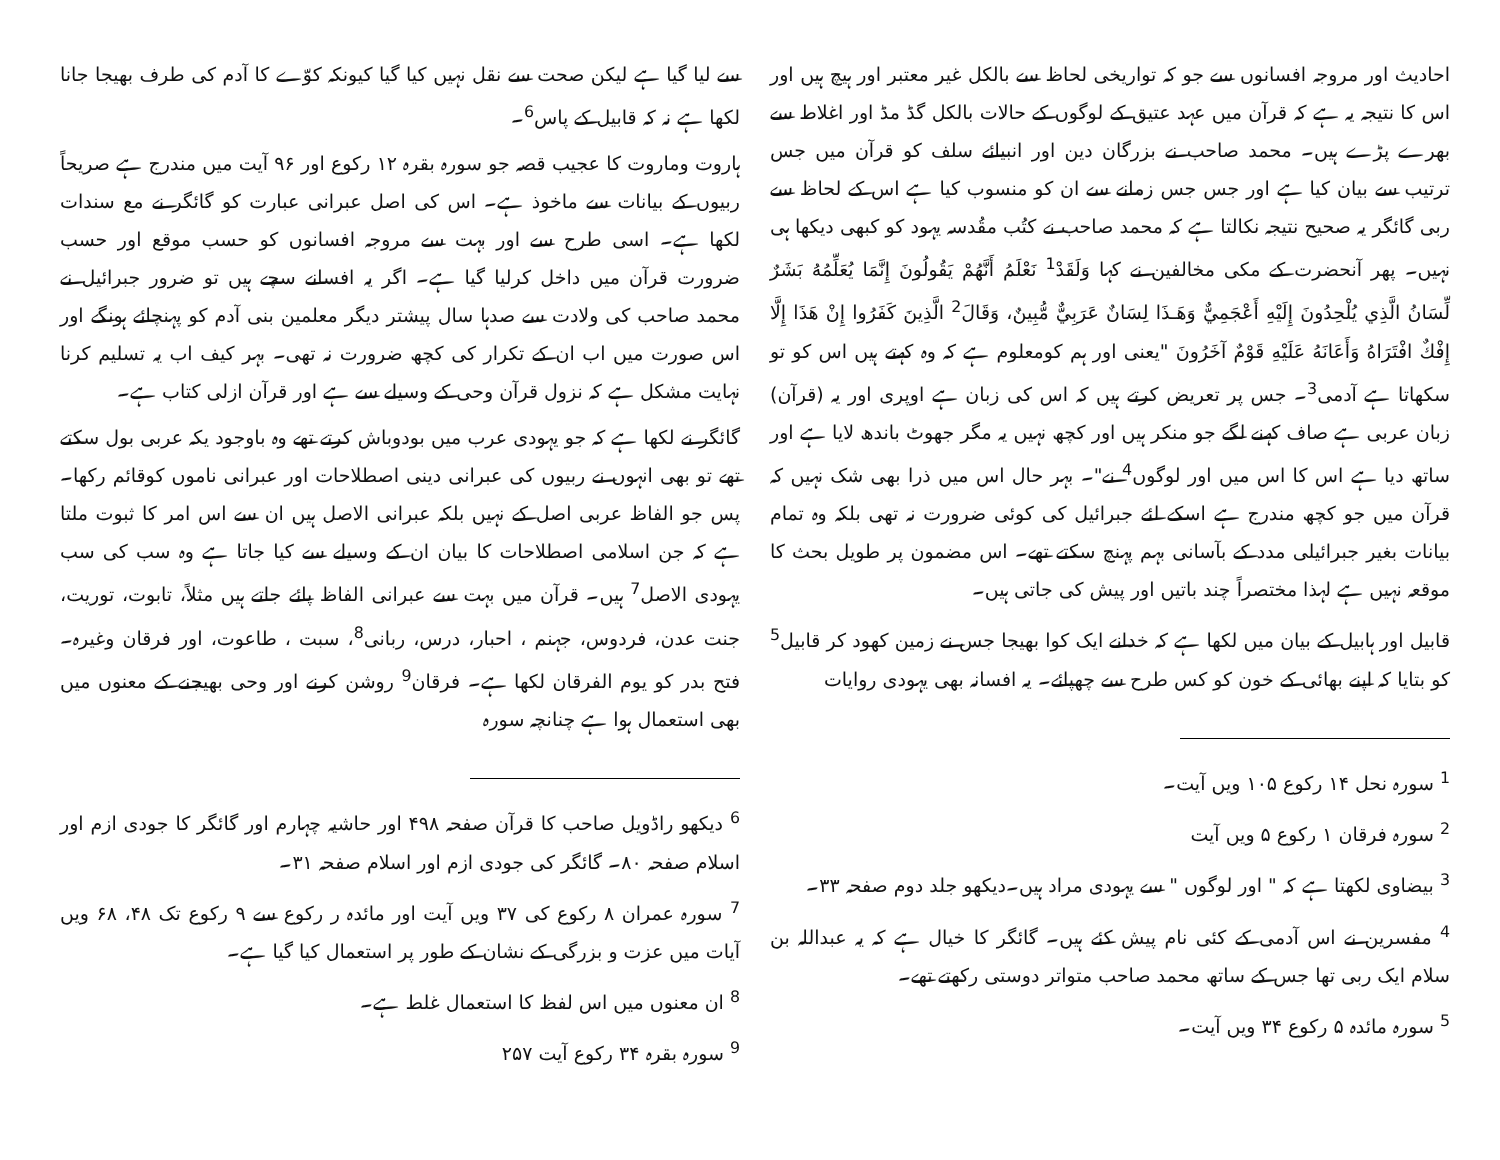احادیث اور مروجہ افسانوں سے جو کہ تواریخی لحاظ سے بالکل غیر معتبر اور ہیچ ہیں اور اس کا نتیجہ یہ ہے کہ قرآن میں عہد عتیق کے لوگوں کے حالات بالکل گڈ مڈ اور اغلاط سے بھرے پڑے ہیں۔ محمد صاحب نے بزرگان دین اور انبیائے سلف کو قرآن میں جس ترتیب سے بیان کیا ہے اور جس جس زمانے سے ان کو منسوب کیا ہے اس کے لحاظ سے ربی گائگر یہ صحیح نتیجہ نکالتا ہے کہ محمد صاحب نے کتُب مقُدسہ یہود کو کبھی دیکھا ہی نہیں۔ پھر آنحضرت کے مکی مخالفین نے کہا وَلَقَدْ<sup>1</sup> نَعْلَمُ أَنَّهُمْ يَقُولُونَ إِنَّمَا يُعَلِّمُهُ بَشَرٌ لِّسَانُ الَّذِي يُلْحِدُونَ إِلَيْهِ أَعْجَمِيٌّ وَهَـذَا لِسَانٌ عَرَبِيٌّ مُّبِينٌ، وَقَالَ<sup>2</sup> الَّذِينَ كَفَرُوا إِنْ هَذَا إِلَّا إِفْكٌ افْتَرَاهُ وَأَعَانَهُ عَلَيْهِ قَوْمٌ آخَرُونَ "یعنی اور ہم کومعلوم ہے کہ وہ کہتے ہیں اس کو تو سکھاتا ہے آدمی<sup>3</sup>۔ جس پر تعریض کرتے ہیں کہ اس کی زبان ہے اوپری اور یہ (قرآن) زبان عربی ہے صاف کہنے لگے جو منکر ہیں اور کچھ نہیں یہ مگر جھوٹ باندھ لایا ہے اور ساتھ دیا ہے اس کا اس میں اور لوگوں<sup>4</sup> نے"۔ بہر حال اس میں ذرا بھی شک نہیں کہ قرآن میں جو کچھ مندرج ہے اسکے لئے جبرائیل کی کوئی ضرورت نہ تھی بلکہ وہ تمام بیانات بغیر جبرائیلی مدد کے بآسانی بہم پہنچ سکتے تھے۔ اس مضمون پر طویل بحث کا موقعہ نہیں ہے لہذا مختصراً چند باتیں اور پیش کی جاتی ہیں۔
قابیل اور ہابیل کے بیان میں لکھا ہے کہ خدانے ایک کوا بھیجا جس نے زمین کھود کر قابیل<sup>5</sup> کو بتایا کہ اپنے بھائی کے خون کو کس طرح سے چھپائے۔ یہ افسانہ بھی یہودی روایات
<sup>1</sup> سورہ نحل ۱۴ رکوع ۱۰۵ ویں آیت۔
<sup>2</sup> سورہ فرقان ۱ رکوع ۵ ویں آیت
<sup>3</sup> بیضاوی لکھتا ہے کہ " اور لوگوں " سے یہودی مراد ہیں۔دیکھو جلد دوم صفحہ ۳۳۔
<sup>4</sup> مفسرین نے اس آدمی کے کئی نام پیش کئے ہیں۔ گائگر کا خیال ہے کہ یہ عبداللہ بن سلام ایک ربی تھا جس کے ساتھ محمد صاحب متواتر دوستی رکھتے تھے۔
<sup>5</sup> سورہ مائدہ ۵ رکوع ۳۴ ویں آیت۔
سے لیا گیا ہے لیکن صحت سے نقل نہیں کیا گیا کیونکہ کوّے کا آدم کی طرف بھیجا جانا لکھا ہے نہ کہ قابیل کے پاس<sup>6</sup>۔
ہاروت وماروت کا عجیب قصہ جو سورہ بقرہ ۱۲ رکوع اور ۹۶ آیت میں مندرج ہے صریحاً ربیوں کے بیانات سے ماخوذ ہے۔ اس کی اصل عبرانی عبارت کو گائگر نے مع سندات لکھا ہے۔ اسی طرح سے اور بہت سے مروجہ افسانوں کو حسب موقع اور حسب ضرورت قرآن میں داخل کرلیا گیا ہے۔ اگر یہ افسانے سچے ہیں تو ضرور جبرائیل نے محمد صاحب کی ولادت سے صدہا سال پیشتر دیگر معلمین بنی آدم کو پہنچائے ہونگے اور اس صورت میں اب ان کے تکرار کی کچھ ضرورت نہ تھی۔ بہر کیف اب یہ تسلیم کرنا نہایت مشکل ہے کہ نزول قرآن وحی کے وسیلے سے ہے اور قرآن ازلی کتاب ہے۔
گائگر نے لکھا ہے کہ جو یہودی عرب میں بودوباش کرتے تھے وہ باوجود یکہ عربی بول سکتے تھے تو بھی انہوں نے ربیوں کی عبرانی دینی اصطلاحات اور عبرانی ناموں کوقائم رکھا۔ پس جو الفاظ عربی اصل کے نہیں بلکہ عبرانی الاصل ہیں ان سے اس امر کا ثبوت ملتا ہے کہ جن اسلامی اصطلاحات کا بیان ان کے وسیلے سے کیا جاتا ہے وہ سب کی سب یہودی الاصل<sup>7</sup> ہیں۔ قرآن میں بہت سے عبرانی الفاظ پائے جاتے ہیں مثلاً، تابوت، توریت، جنت عدن، فردوس، جہنم ، احبار، درس، ربانی<sup>8</sup>، سبت ، طاعوت، اور فرقان وغیرہ۔ فتح بدر کو یوم الفرقان لکھا ہے۔ فرقان<sup>9</sup> روشن کرنے اور وحی بھیجنے کے معنوں میں بھی استعمال ہوا ہے چنانچہ سورہ
<sup>6</sup> دیکھو راڈویل صاحب کا قرآن صفحہ ۴۹۸ اور حاشیہ چہارم اور گائگر کا جودی ازم اور اسلام صفحہ ۸۰۔ گائگر کی جودی ازم اور اسلام صفحہ ۳۱۔
<sup>7</sup> سورہ عمران ۸ رکوع کی ۳۷ ویں آیت اور مائدہ ر رکوع سے ۹ رکوع تک ۴۸، ۶۸ ویں آیات میں عزت و بزرگی کے نشان کے طور پر استعمال کیا گیا ہے۔
<sup>8</sup> ان معنوں میں اس لفظ کا استعمال غلط ہے۔
<sup>9</sup> سورہ بقرہ ۳۴ رکوع آیت ۲۵۷